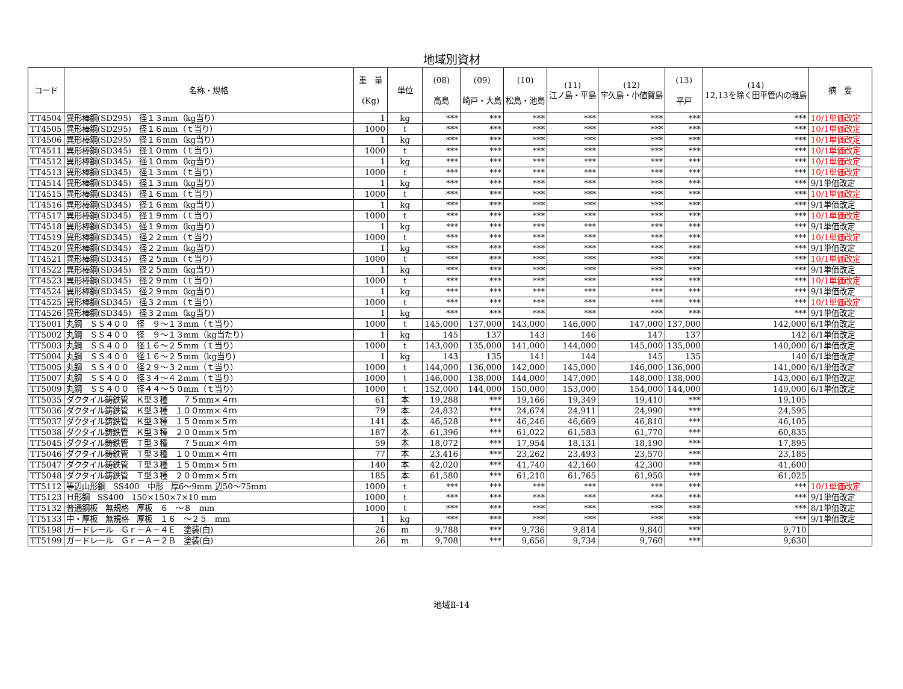地域別資材
| コード | 名称・規格 | 重 量 (Kg) | 単位 | (08) 高島 | (09) 崎戸・大島 | (10) 松島・池島 | (11) 江ノ島・平島 | (12) 宇久島・小値賀島 | (13) 平戸 | (14) 12,13を除く田平管内の離島 | 摘 要 |
| --- | --- | --- | --- | --- | --- | --- | --- | --- | --- | --- | --- |
| TT4504 | 異形棒鋼(SD295) 径１３mm（kg当り） | 1 | kg | *** | *** | *** | *** | *** | *** | *** | 10/1単価改定 |
| TT4505 | 異形棒鋼(SD295) 径１６mm（ｔ当り） | 1000 | t | *** | *** | *** | *** | *** | *** | *** | 10/1単価改定 |
| TT4506 | 異形棒鋼(SD295) 径１６mm（kg当り） | 1 | kg | *** | *** | *** | *** | *** | *** | *** | 10/1単価改定 |
| TT4511 | 異形棒鋼(SD345) 径１０mm（ｔ当り） | 1000 | t | *** | *** | *** | *** | *** | *** | *** | 10/1単価改定 |
| TT4512 | 異形棒鋼(SD345) 径１０mm（kg当り） | 1 | kg | *** | *** | *** | *** | *** | *** | *** | 10/1単価改定 |
| TT4513 | 異形棒鋼(SD345) 径１３mm（ｔ当り） | 1000 | t | *** | *** | *** | *** | *** | *** | *** | 10/1単価改定 |
| TT4514 | 異形棒鋼(SD345) 径１３mm（kg当り） | 1 | kg | *** | *** | *** | *** | *** | *** | *** | 9/1単価改定 |
| TT4515 | 異形棒鋼(SD345) 径１６mm（ｔ当り） | 1000 | t | *** | *** | *** | *** | *** | *** | *** | 10/1単価改定 |
| TT4516 | 異形棒鋼(SD345) 径１６mm（kg当り） | 1 | kg | *** | *** | *** | *** | *** | *** | *** | 9/1単価改定 |
| TT4517 | 異形棒鋼(SD345) 径１９mm（ｔ当り） | 1000 | t | *** | *** | *** | *** | *** | *** | *** | 10/1単価改定 |
| TT4518 | 異形棒鋼(SD345) 径１９mm（kg当り） | 1 | kg | *** | *** | *** | *** | *** | *** | *** | 9/1単価改定 |
| TT4519 | 異形棒鋼(SD345) 径２２mm（ｔ当り） | 1000 | t | *** | *** | *** | *** | *** | *** | *** | 10/1単価改定 |
| TT4520 | 異形棒鋼(SD345) 径２２mm（kg当り） | 1 | kg | *** | *** | *** | *** | *** | *** | *** | 9/1単価改定 |
| TT4521 | 異形棒鋼(SD345) 径２５mm（ｔ当り） | 1000 | t | *** | *** | *** | *** | *** | *** | *** | 10/1単価改定 |
| TT4522 | 異形棒鋼(SD345) 径２５mm（kg当り） | 1 | kg | *** | *** | *** | *** | *** | *** | *** | 9/1単価改定 |
| TT4523 | 異形棒鋼(SD345) 径２９mm（ｔ当り） | 1000 | t | *** | *** | *** | *** | *** | *** | *** | 10/1単価改定 |
| TT4524 | 異形棒鋼(SD345) 径２９mm（kg当り） | 1 | kg | *** | *** | *** | *** | *** | *** | *** | 9/1単価改定 |
| TT4525 | 異形棒鋼(SD345) 径３２mm（ｔ当り） | 1000 | t | *** | *** | *** | *** | *** | *** | *** | 10/1単価改定 |
| TT4526 | 異形棒鋼(SD345) 径３２mm（kg当り） | 1 | kg | *** | *** | *** | *** | *** | *** | *** | 9/1単価改定 |
| TT5001 | 丸鋼 ＳＳ４００ 径 ９～１３mm（ｔ当り） | 1000 | t | 145,000 | 137,000 | 143,000 | 146,000 | 147,000 | 137,000 | 142,000 | 6/1単価改定 |
| TT5002 | 丸鋼 ＳＳ４００ 径 ９～１３mm（kg当たり） | 1 | kg | 145 | 137 | 143 | 146 | 147 | 137 | 142 | 6/1単価改定 |
| TT5003 | 丸鋼 ＳＳ４００ 径１６～２５mm（ｔ当り） | 1000 | t | 143,000 | 135,000 | 141,000 | 144,000 | 145,000 | 135,000 | 140,000 | 6/1単価改定 |
| TT5004 | 丸鋼 ＳＳ４００ 径１６～２５mm（kg当り） | 1 | kg | 143 | 135 | 141 | 144 | 145 | 135 | 140 | 6/1単価改定 |
| TT5005 | 丸鋼 ＳＳ４００ 径２９～３２mm（ｔ当り） | 1000 | t | 144,000 | 136,000 | 142,000 | 145,000 | 146,000 | 136,000 | 141,000 | 6/1単価改定 |
| TT5007 | 丸鋼 ＳＳ４００ 径３４～４２mm（ｔ当り） | 1000 | t | 146,000 | 138,000 | 144,000 | 147,000 | 148,000 | 138,000 | 143,000 | 6/1単価改定 |
| TT5009 | 丸鋼 ＳＳ４００ 径４４～５０mm（ｔ当り） | 1000 | t | 152,000 | 144,000 | 150,000 | 153,000 | 154,000 | 144,000 | 149,000 | 6/1単価改定 |
| TT5035 | ダクタイル鋳鉄管 Ｋ型３種 ７５mm×４ｍ | 61 | 本 | 19,288 | *** | 19,166 | 19,349 | 19,410 | *** | 19,105 | |
| TT5036 | ダクタイル鋳鉄管 Ｋ型３種 １００mm×４ｍ | 79 | 本 | 24,832 | *** | 24,674 | 24,911 | 24,990 | *** | 24,595 | |
| TT5037 | ダクタイル鋳鉄管 Ｋ型３種 １５０mm×５ｍ | 141 | 本 | 46,528 | *** | 46,246 | 46,669 | 46,810 | *** | 46,105 | |
| TT5038 | ダクタイル鋳鉄管 Ｋ型３種 ２００mm×５ｍ | 187 | 本 | 61,396 | *** | 61,022 | 61,583 | 61,770 | *** | 60,835 | |
| TT5045 | ダクタイル鋳鉄管 Ｔ型３種 ７５mm×４ｍ | 59 | 本 | 18,072 | *** | 17,954 | 18,131 | 18,190 | *** | 17,895 | |
| TT5046 | ダクタイル鋳鉄管 Ｔ型３種 １００mm×４ｍ | 77 | 本 | 23,416 | *** | 23,262 | 23,493 | 23,570 | *** | 23,185 | |
| TT5047 | ダクタイル鋳鉄管 Ｔ型３種 １５０mm×５ｍ | 140 | 本 | 42,020 | *** | 41,740 | 42,160 | 42,300 | *** | 41,600 | |
| TT5048 | ダクタイル鋳鉄管 Ｔ型３種 ２００mm×５ｍ | 185 | 本 | 61,580 | *** | 61,210 | 61,765 | 61,950 | *** | 61,025 | |
| TT5112 | 等辺山形鋼 SS400 中形 厚6～9mm 辺50～75mm | 1000 | t | *** | *** | *** | *** | *** | *** | *** | 10/1単価改定 |
| TT5123 | Ｈ形鋼 SS400 150×150×7×10 mm | 1000 | t | *** | *** | *** | *** | *** | *** | *** | 9/1単価改定 |
| TT5132 | 普通鋼板 無規格 厚板 ６ ～８ mm | 1000 | t | *** | *** | *** | *** | *** | *** | *** | 8/1単価改定 |
| TT5133 | 中・厚板 無規格 厚板 １６ ～２５ mm | 1 | kg | *** | *** | *** | *** | *** | *** | *** | 9/1単価改定 |
| TT5198 | ガードレール Ｇｒ－Ａ－４Ｅ 塗装(白) | 26 | m | 9,788 | *** | 9,736 | 9,814 | 9,840 | *** | 9,710 | |
| TT5199 | ガードレール Ｇｒ－Ａ－２Ｂ 塗装(白) | 26 | m | 9,708 | *** | 9,656 | 9,734 | 9,760 | *** | 9,630 | |
地域Ⅱ-14